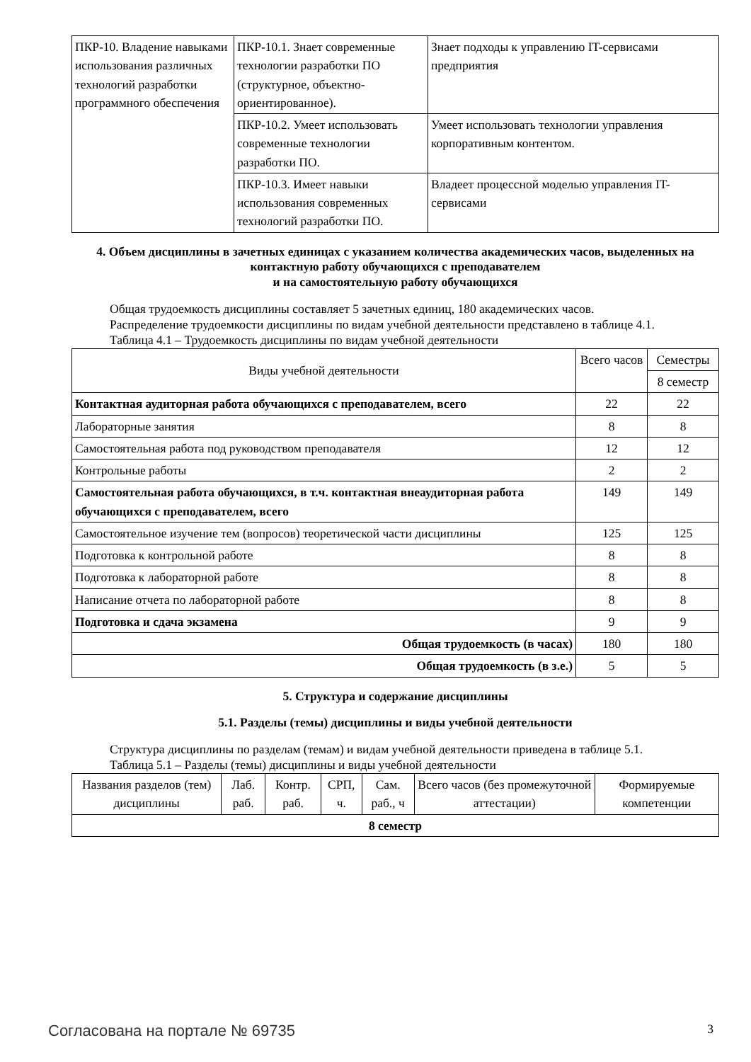| ПКР-10. Владение навыками использования различных технологий разработки программного обеспечения | ПКР-10.1. Знает современные технологии разработки ПО (структурное, объектно-ориентированное). | Знает подходы к управлению IT-сервисами предприятия |
| | ПКР-10.2. Умеет использовать современные технологии разработки ПО. | Умеет использовать технологии управления корпоративным контентом. |
| | ПКР-10.3. Имеет навыки использования современных технологий разработки ПО. | Владеет процессной моделью управления IT-сервисами |
4. Объем дисциплины в зачетных единицах с указанием количества академических часов, выделенных на контактную работу обучающихся с преподавателем
и на самостоятельную работу обучающихся
Общая трудоемкость дисциплины составляет 5 зачетных единиц, 180 академических часов.
Распределение трудоемкости дисциплины по видам учебной деятельности представлено в таблице 4.1.
Таблица 4.1 – Трудоемкость дисциплины по видам учебной деятельности
| Виды учебной деятельности | Всего часов | Семестры |
| --- | --- | --- |
| | | 8 семестр |
| Контактная аудиторная работа обучающихся с преподавателем, всего | 22 | 22 |
| Лабораторные занятия | 8 | 8 |
| Самостоятельная работа под руководством преподавателя | 12 | 12 |
| Контрольные работы | 2 | 2 |
| Самостоятельная работа обучающихся, в т.ч. контактная внеаудиторная работа обучающихся с преподавателем, всего | 149 | 149 |
| Самостоятельное изучение тем (вопросов) теоретической части дисциплины | 125 | 125 |
| Подготовка к контрольной работе | 8 | 8 |
| Подготовка к лабораторной работе | 8 | 8 |
| Написание отчета по лабораторной работе | 8 | 8 |
| Подготовка и сдача экзамена | 9 | 9 |
| Общая трудоемкость (в часах) | 180 | 180 |
| Общая трудоемкость (в з.е.) | 5 | 5 |
5. Структура и содержание дисциплины
5.1. Разделы (темы) дисциплины и виды учебной деятельности
Структура дисциплины по разделам (темам) и видам учебной деятельности приведена в таблице 5.1.
Таблица 5.1 – Разделы (темы) дисциплины и виды учебной деятельности
| Названия разделов (тем) дисциплины | Лаб. раб. | Контр. раб. | СРП, ч. | Сам. раб., ч | Всего часов (без промежуточной аттестации) | Формируемые компетенции |
| --- | --- | --- | --- | --- | --- | --- |
| 8 семестр | | | | | | |
Согласована на портале № 69735 3